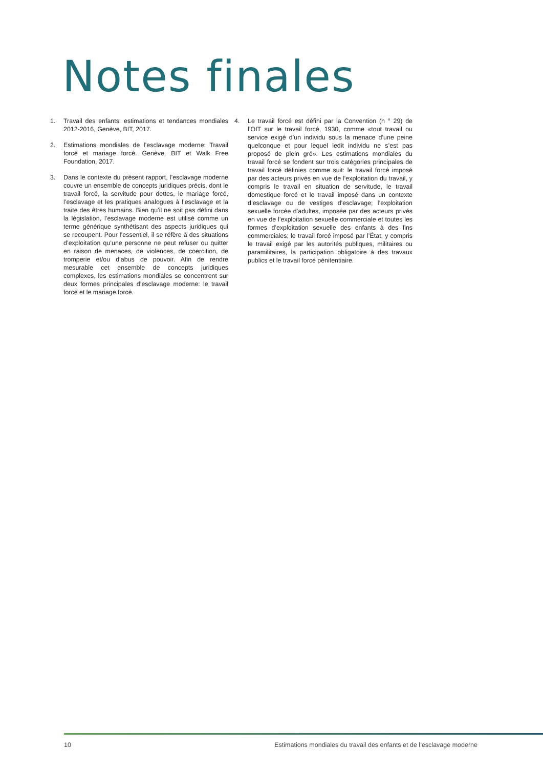Notes finales
1. Travail des enfants: estimations et tendances mondiales 2012-2016, Genève, BIT, 2017.
2. Estimations mondiales de l’esclavage moderne: Travail forcé et mariage forcé. Genève, BIT et Walk Free Foundation, 2017.
3. Dans le contexte du présent rapport, l’esclavage moderne couvre un ensemble de concepts juridiques précis, dont le travail forcé, la servitude pour dettes, le mariage forcé, l’esclavage et les pratiques analogues à l’esclavage et la traite des êtres humains. Bien qu’il ne soit pas défini dans la législation, l’esclavage moderne est utilisé comme un terme générique synthétisant des aspects juridiques qui se recoupent. Pour l’essentiel, il se réfère à des situations d’exploitation qu’une personne ne peut refuser ou quitter en raison de menaces, de violences, de coercition, de tromperie et/ou d’abus de pouvoir. Afin de rendre mesurable cet ensemble de concepts juridiques complexes, les estimations mondiales se concentrent sur deux formes principales d’esclavage moderne: le travail forcé et le mariage forcé.
4. Le travail forcé est défini par la Convention (n ° 29) de l’OIT sur le travail forcé, 1930, comme «tout travail ou service exigé d’un individu sous la menace d’une peine quelconque et pour lequel ledit individu ne s’est pas proposé de plein gré». Les estimations mondiales du travail forcé se fondent sur trois catégories principales de travail forcé définies comme suit: le travail forcé imposé par des acteurs privés en vue de l’exploitation du travail, y compris le travail en situation de servitude, le travail domestique forcé et le travail imposé dans un contexte d’esclavage ou de vestiges d’esclavage; l’exploitation sexuelle forcée d’adultes, imposée par des acteurs privés en vue de l’exploitation sexuelle commerciale et toutes les formes d’exploitation sexuelle des enfants à des fins commerciales; le travail forcé imposé par l’État, y compris le travail exigé par les autorités publiques, militaires ou paramilitaires, la participation obligatoire à des travaux publics et le travail forcé pénitentiaire.
10 Estimations mondiales du travail des enfants et de l’esclavage moderne